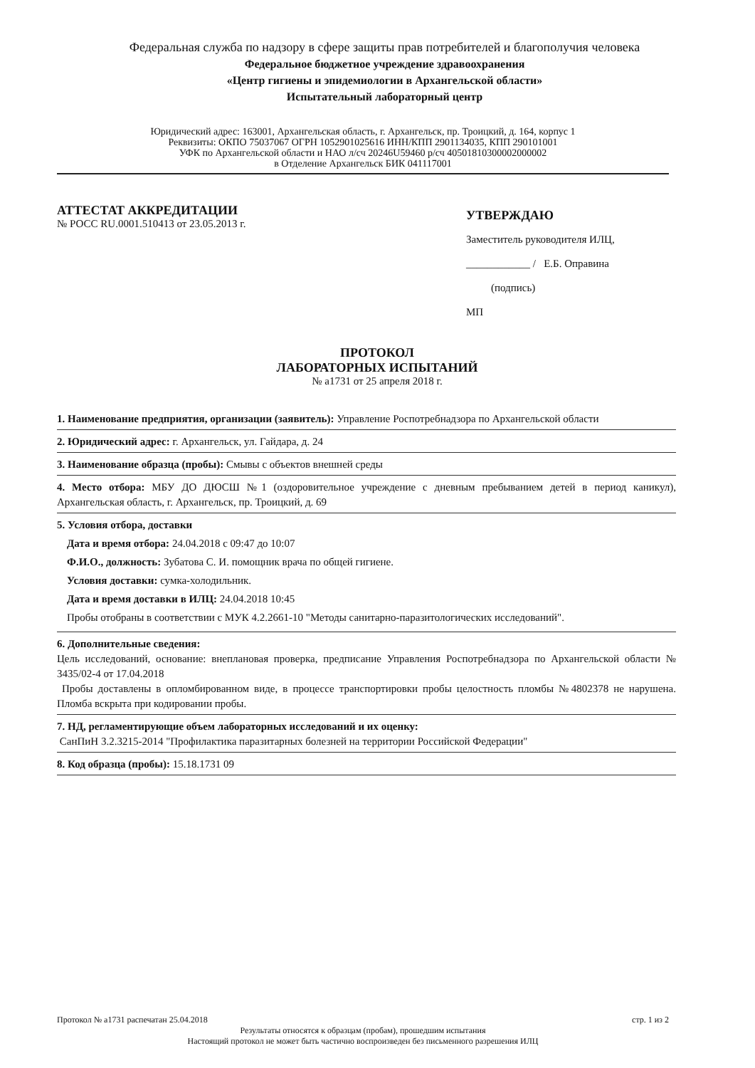Федеральная служба по надзору в сфере защиты прав потребителей и благополучия человека
Федеральное бюджетное учреждение здравоохранения
«Центр гигиены и эпидемиологии в Архангельской области»
Испытательный лабораторный центр
Юридический адрес: 163001, Архангельская область, г. Архангельск, пр. Троицкий, д. 164, корпус 1
Реквизиты: ОКПО 75037067 ОГРН 1052901025616 ИНН/КПП 2901134035, КПП 290101001
УФК по Архангельской области и НАО л/сч 20246U59460 р/сч 40501810300002000002
в Отделение Архангельск БИК 041117001
АТТЕСТАТ АККРЕДИТАЦИИ
№ РОСС RU.0001.510413 от 23.05.2013 г.
УТВЕРЖДАЮ
Заместитель руководителя ИЛЦ,
____________ / Е.Б. Оправина
(подпись)
МП
ПРОТОКОЛ
ЛАБОРАТОРНЫХ ИСПЫТАНИЙ
№ а1731 от 25 апреля 2018 г.
1. Наименование предприятия, организации (заявитель): Управление Роспотребнадзора по Архангельской области
2. Юридический адрес: г. Архангельск, ул. Гайдара, д. 24
3. Наименование образца (пробы): Смывы с объектов внешней среды
4. Место отбора: МБУ ДО ДЮСШ №1 (оздоровительное учреждение с дневным пребыванием детей в период каникул), Архангельская область, г. Архангельск, пр. Троицкий, д. 69
5. Условия отбора, доставки
Дата и время отбора: 24.04.2018 с 09:47 до 10:07
Ф.И.О., должность: Зубатова С. И. помощник врача по общей гигиене.
Условия доставки: сумка-холодильник.
Дата и время доставки в ИЛЦ: 24.04.2018 10:45
Пробы отобраны в соответствии с МУК 4.2.2661-10 "Методы санитарно-паразитологических исследований".
6. Дополнительные сведения:
Цель исследований, основание: внеплановая проверка, предписание Управления Роспотребнадзора по Архангельской области № 3435/02-4 от 17.04.2018
Пробы доставлены в опломбированном виде, в процессе транспортировки пробы целостность пломбы №4802378 не нарушена. Пломба вскрыта при кодировании пробы.
7. НД, регламентирующие объем лабораторных исследований и их оценку:
СанПиН 3.2.3215-2014 "Профилактика паразитарных болезней на территории Российской Федерации"
8. Код образца (пробы): 15.18.1731 09
Протокол № а1731 распечатан 25.04.2018 стр. 1 из 2
Результаты относятся к образцам (пробам), прошедшим испытания
Настоящий протокол не может быть частично воспроизведен без письменного разрешения ИЛЦ